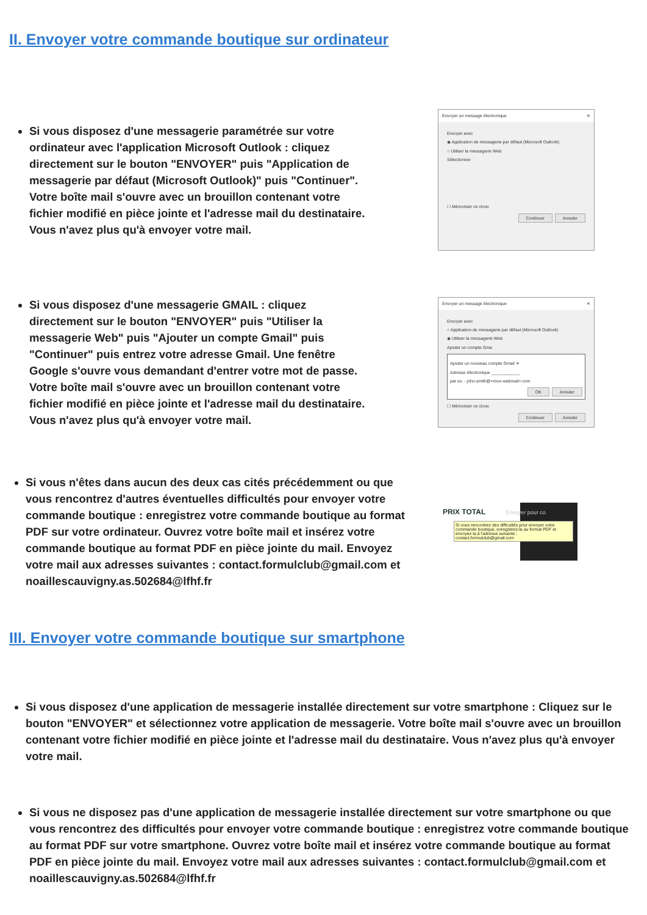II. Envoyer votre commande boutique sur ordinateur
Si vous disposez d'une messagerie paramétrée sur votre ordinateur avec l'application Microsoft Outlook : cliquez directement sur le bouton "ENVOYER" puis "Application de messagerie par défaut (Microsoft Outlook)" puis "Continuer". Votre boîte mail s'ouvre avec un brouillon contenant votre fichier modifié en pièce jointe et l'adresse mail du destinataire. Vous n'avez plus qu'à envoyer votre mail.
Envoyer un message électronique ✕
Envoyer avec
◉ Application de messagerie par défaut (Microsoft Outlook)
○ Utiliser la messagerie Web
Sélectionner
☐ Mémoriser ce choix
Continuer Annuler
Si vous disposez d'une messagerie GMAIL : cliquez directement sur le bouton "ENVOYER" puis "Utiliser la messagerie Web" puis "Ajouter un compte Gmail" puis "Continuer" puis entrez votre adresse Gmail. Une fenêtre Google s'ouvre vous demandant d'entrer votre mot de passe. Votre boîte mail s'ouvre avec un brouillon contenant votre fichier modifié en pièce jointe et l'adresse mail du destinataire. Vous n'avez plus qu'à envoyer votre mail.
Envoyer un message électronique ✕
Envoyer avec
○ Application de messagerie par défaut (Microsoft Outlook)
◉ Utiliser la messagerie Web
Ajouter un compte Gma
Ajouter un nouveau compte Gmail ✕
Adresse électronique ____________
par ex. - john.smith@<mon-webmail>.com
OK Annuler
☐ Mémoriser ce choix
Continuer Annuler
Si vous n'êtes dans aucun des deux cas cités précédemment ou que vous rencontrez d'autres éventuelles difficultés pour envoyer votre commande boutique : enregistrez votre commande boutique au format PDF sur votre ordinateur. Ouvrez votre boîte mail et insérez votre commande boutique au format PDF en pièce jointe du mail. Envoyez votre mail aux adresses suivantes : contact.formulclub@gmail.com et noaillescauvigny.as.502684@lfhf.fr
PRIX TOTAL Envoyer pour co
Si vous rencontrez des difficultés pour envoyer votre commande boutique, enregistrez-la au format PDF et envoyez-la à l'adresse suivante : contact.formulclub@gmail.com
III. Envoyer votre commande boutique sur smartphone
Si vous disposez d'une application de messagerie installée directement sur votre smartphone : Cliquez sur le bouton "ENVOYER" et sélectionnez votre application de messagerie. Votre boîte mail s'ouvre avec un brouillon contenant votre fichier modifié en pièce jointe et l'adresse mail du destinataire. Vous n'avez plus qu'à envoyer votre mail.
Si vous ne disposez pas d'une application de messagerie installée directement sur votre smartphone ou que vous rencontrez des difficultés pour envoyer votre commande boutique : enregistrez votre commande boutique au format PDF sur votre smartphone. Ouvrez votre boîte mail et insérez votre commande boutique au format PDF en pièce jointe du mail. Envoyez votre mail aux adresses suivantes : contact.formulclub@gmail.com et noaillescauvigny.as.502684@lfhf.fr